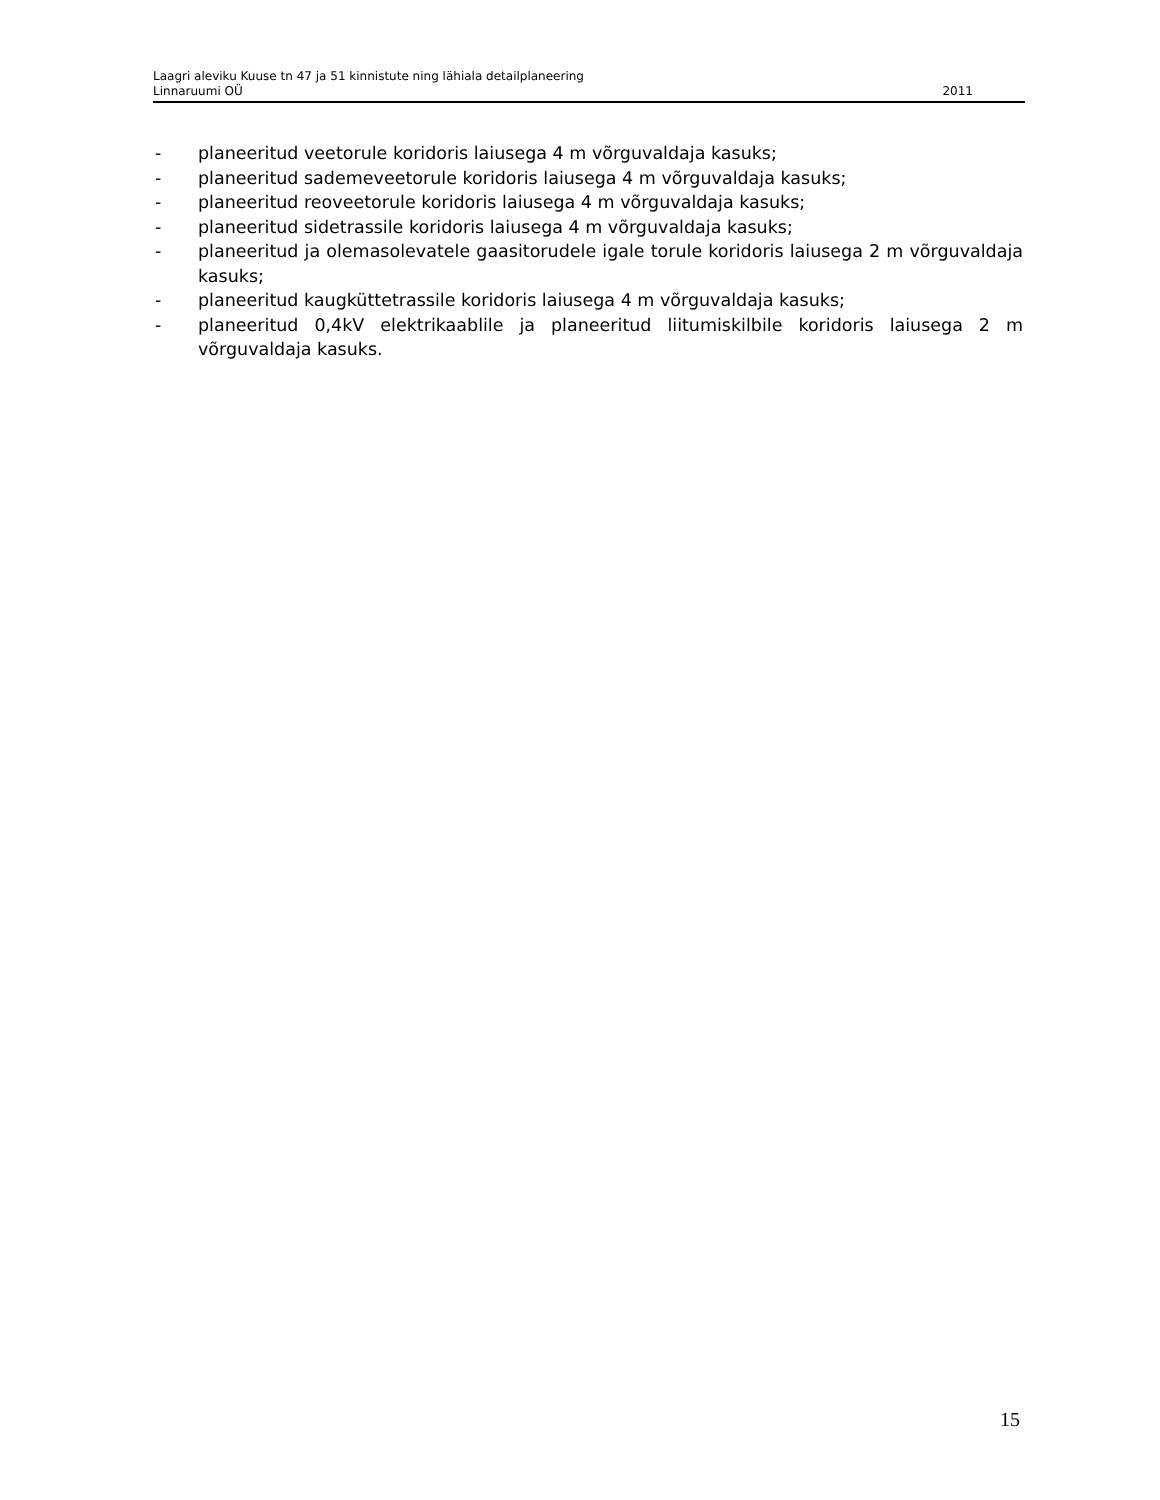Laagri aleviku Kuuse tn 47 ja 51 kinnistute ning lähiala detailplaneering
Linnaruumi OÜ 2011
- planeeritud veetorule koridoris laiusega 4 m võrguvaldaja kasuks;
- planeeritud sademeveetorule koridoris laiusega 4 m võrguvaldaja kasuks;
- planeeritud reoveetorule koridoris laiusega 4 m võrguvaldaja kasuks;
- planeeritud sidetrassile koridoris laiusega 4 m võrguvaldaja kasuks;
- planeeritud ja olemasolevatele gaasitorudele igale torule koridoris laiusega 2 m võrguvaldaja kasuks;
- planeeritud kaugküttetrassile koridoris laiusega 4 m võrguvaldaja kasuks;
- planeeritud 0,4kV elektrikaablile ja planeeritud liitumiskilbile koridoris laiusega 2 m võrguvaldaja kasuks.
15